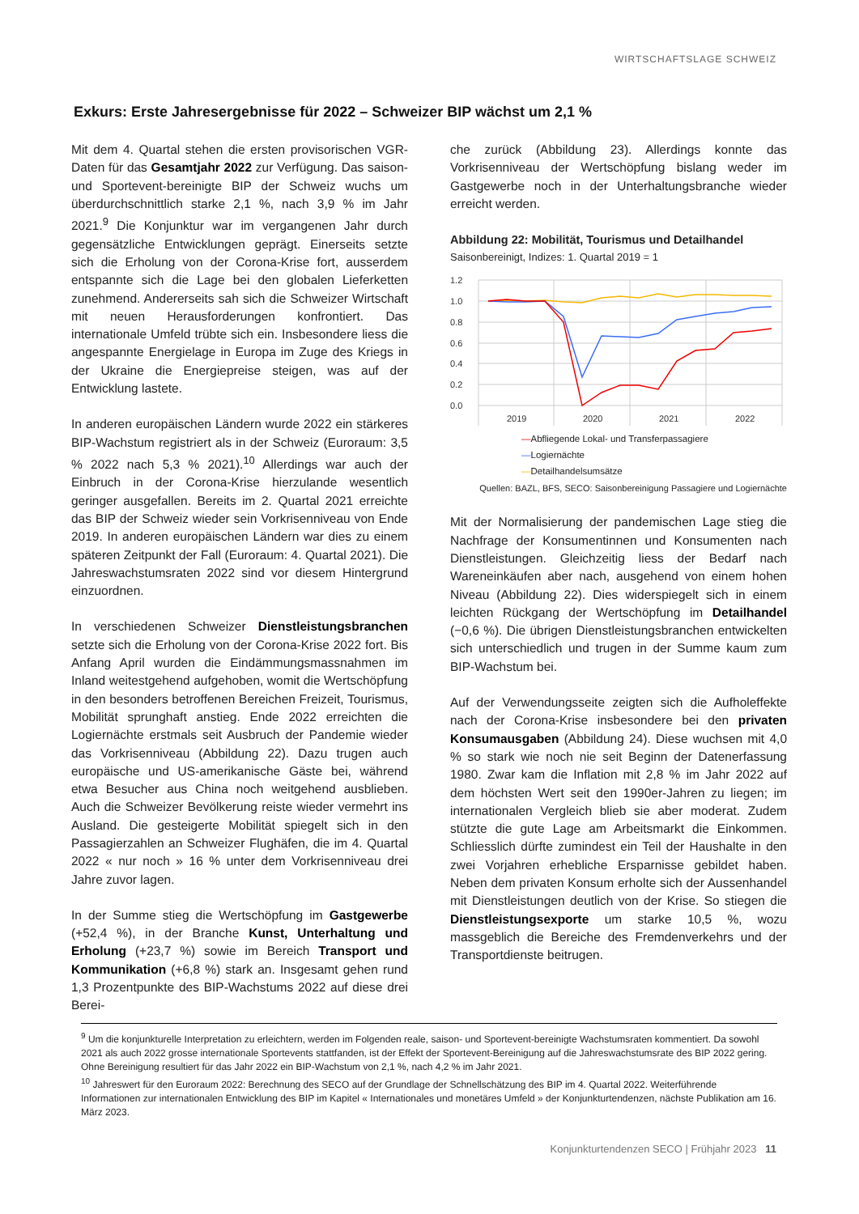WIRTSCHAFTSLAGE SCHWEIZ
Exkurs: Erste Jahresergebnisse für 2022 – Schweizer BIP wächst um 2,1 %
Mit dem 4. Quartal stehen die ersten provisorischen VGR-Daten für das Gesamtjahr 2022 zur Verfügung. Das saison- und Sportevent-bereinigte BIP der Schweiz wuchs um überdurchschnittlich starke 2,1 %, nach 3,9 % im Jahr 2021.<sup>9</sup> Die Konjunktur war im vergangenen Jahr durch gegensätzliche Entwicklungen geprägt. Einerseits setzte sich die Erholung von der Corona-Krise fort, ausserdem entspannte sich die Lage bei den globalen Lieferketten zunehmend. Andererseits sah sich die Schweizer Wirtschaft mit neuen Herausforderungen konfrontiert. Das internationale Umfeld trübte sich ein. Insbesondere liess die angespannte Energielage in Europa im Zuge des Kriegs in der Ukraine die Energiepreise steigen, was auf der Entwicklung lastete.
In anderen europäischen Ländern wurde 2022 ein stärkeres BIP-Wachstum registriert als in der Schweiz (Euroraum: 3,5 % 2022 nach 5,3 % 2021).<sup>10</sup> Allerdings war auch der Einbruch in der Corona-Krise hierzulande wesentlich geringer ausgefallen. Bereits im 2. Quartal 2021 erreichte das BIP der Schweiz wieder sein Vorkrisenniveau von Ende 2019. In anderen europäischen Ländern war dies zu einem späteren Zeitpunkt der Fall (Euroraum: 4. Quartal 2021). Die Jahreswachstumsraten 2022 sind vor diesem Hintergrund einzuordnen.
In verschiedenen Schweizer Dienstleistungsbranchen setzte sich die Erholung von der Corona-Krise 2022 fort. Bis Anfang April wurden die Eindämmungsmassnahmen im Inland weitestgehend aufgehoben, womit die Wertschöpfung in den besonders betroffenen Bereichen Freizeit, Tourismus, Mobilität sprunghaft anstieg. Ende 2022 erreichten die Logiernächte erstmals seit Ausbruch der Pandemie wieder das Vorkrisenniveau (Abbildung 22). Dazu trugen auch europäische und US-amerikanische Gäste bei, während etwa Besucher aus China noch weitgehend ausblieben. Auch die Schweizer Bevölkerung reiste wieder vermehrt ins Ausland. Die gesteigerte Mobilität spiegelt sich in den Passagierzahlen an Schweizer Flughäfen, die im 4. Quartal 2022 « nur noch » 16 % unter dem Vorkrisenniveau drei Jahre zuvor lagen.
In der Summe stieg die Wertschöpfung im Gastgewerbe (+52,4 %), in der Branche Kunst, Unterhaltung und Erholung (+23,7 %) sowie im Bereich Transport und Kommunikation (+6,8 %) stark an. Insgesamt gehen rund 1,3 Prozentpunkte des BIP-Wachstums 2022 auf diese drei Berei-
che zurück (Abbildung 23). Allerdings konnte das Vorkrisenniveau der Wertschöpfung bislang weder im Gastgewerbe noch in der Unterhaltungsbranche wieder erreicht werden.
Abbildung 22: Mobilität, Tourismus und Detailhandel
Saisonbereinigt, Indizes: 1. Quartal 2019 = 1
1.2
1.0
0.8
0.6
0.4
0.2
0.0
2019
2020
2021
2022
—Abfliegende Lokal- und Transferpassagiere
—Logiernächte
—Detailhandelsumsätze
Quellen: BAZL, BFS, SECO: Saisonbereinigung Passagiere und Logiernächte
Mit der Normalisierung der pandemischen Lage stieg die Nachfrage der Konsumentinnen und Konsumenten nach Dienstleistungen. Gleichzeitig liess der Bedarf nach Wareneinkäufen aber nach, ausgehend von einem hohen Niveau (Abbildung 22). Dies widerspiegelt sich in einem leichten Rückgang der Wertschöpfung im Detailhandel (−0,6 %). Die übrigen Dienstleistungsbranchen entwickelten sich unterschiedlich und trugen in der Summe kaum zum BIP-Wachstum bei.
Auf der Verwendungsseite zeigten sich die Aufholeffekte nach der Corona-Krise insbesondere bei den privaten Konsumausgaben (Abbildung 24). Diese wuchsen mit 4,0 % so stark wie noch nie seit Beginn der Datenerfassung 1980. Zwar kam die Inflation mit 2,8 % im Jahr 2022 auf dem höchsten Wert seit den 1990er-Jahren zu liegen; im internationalen Vergleich blieb sie aber moderat. Zudem stützte die gute Lage am Arbeitsmarkt die Einkommen. Schliesslich dürfte zumindest ein Teil der Haushalte in den zwei Vorjahren erhebliche Ersparnisse gebildet haben. Neben dem privaten Konsum erholte sich der Aussenhandel mit Dienstleistungen deutlich von der Krise. So stiegen die Dienstleistungsexporte um starke 10,5 %, wozu massgeblich die Bereiche des Fremdenverkehrs und der Transportdienste beitrugen.
<sup>9</sup> Um die konjunkturelle Interpretation zu erleichtern, werden im Folgenden reale, saison- und Sportevent-bereinigte Wachstumsraten kommentiert. Da sowohl 2021 als auch 2022 grosse internationale Sportevents stattfanden, ist der Effekt der Sportevent-Bereinigung auf die Jahreswachstumsrate des BIP 2022 gering. Ohne Bereinigung resultiert für das Jahr 2022 ein BIP-Wachstum von 2,1 %, nach 4,2 % im Jahr 2021.
<sup>10</sup> Jahreswert für den Euroraum 2022: Berechnung des SECO auf der Grundlage der Schnellschätzung des BIP im 4. Quartal 2022. Weiterführende Informationen zur internationalen Entwicklung des BIP im Kapitel « Internationales und monetäres Umfeld » der Konjunkturtendenzen, nächste Publikation am 16. März 2023.
Konjunkturtendenzen SECO | Frühjahr 2023 11